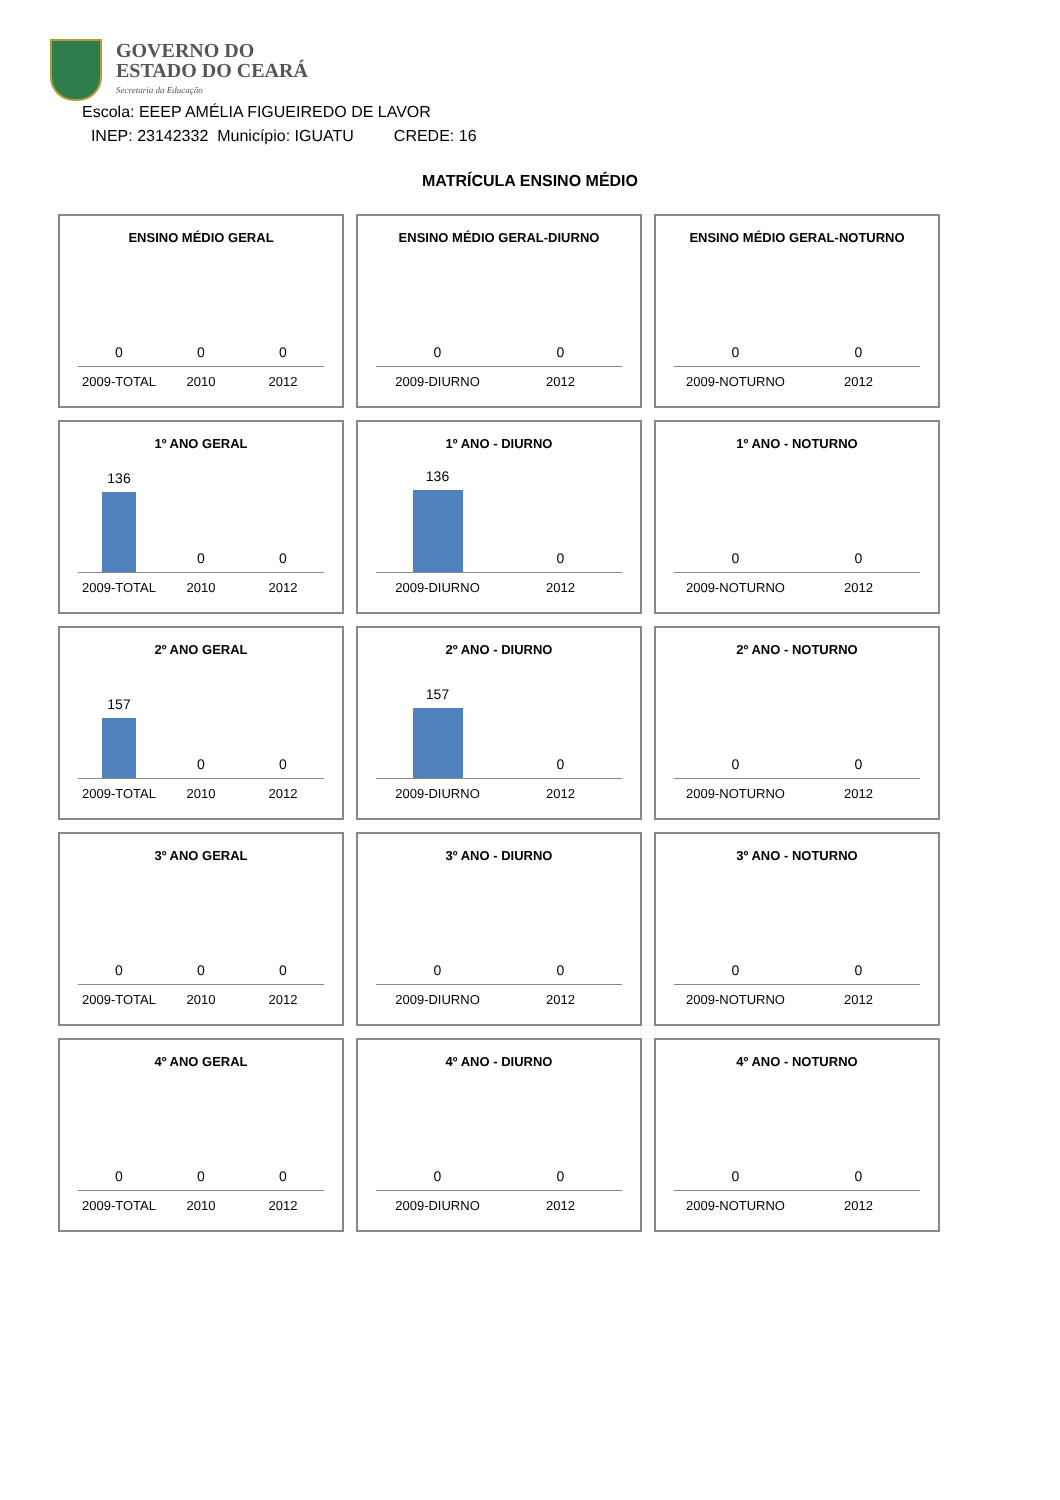GOVERNO DO
ESTADO DO CEARÁ
Secretaria da Educação
Escola: EEEP AMÉLIA FIGUEIREDO DE LAVOR
INEP: 23142332 Município: IGUATU CREDE: 16
MATRÍCULA ENSINO MÉDIO
ENSINO MÉDIO GERAL
0 0 0
2009-TOTAL 2010 2012
ENSINO MÉDIO GERAL-DIURNO
0 0
2009-DIURNO 2012
ENSINO MÉDIO GERAL-NOTURNO
0 0
2009-NOTURNO 2012
1º ANO GERAL
136 0 0
2009-TOTAL 2010 2012
1º ANO - DIURNO
136 0
2009-DIURNO 2012
1º ANO - NOTURNO
0 0
2009-NOTURNO 2012
2º ANO GERAL
157 0 0
2009-TOTAL 2010 2012
2º ANO - DIURNO
157 0
2009-DIURNO 2012
2º ANO - NOTURNO
0 0
2009-NOTURNO 2012
3º ANO GERAL
0 0 0
2009-TOTAL 2010 2012
3º ANO - DIURNO
0 0
2009-DIURNO 2012
3º ANO - NOTURNO
0 0
2009-NOTURNO 2012
4º ANO GERAL
0 0 0
2009-TOTAL 2010 2012
4º ANO - DIURNO
0 0
2009-DIURNO 2012
4º ANO - NOTURNO
0 0
2009-NOTURNO 2012